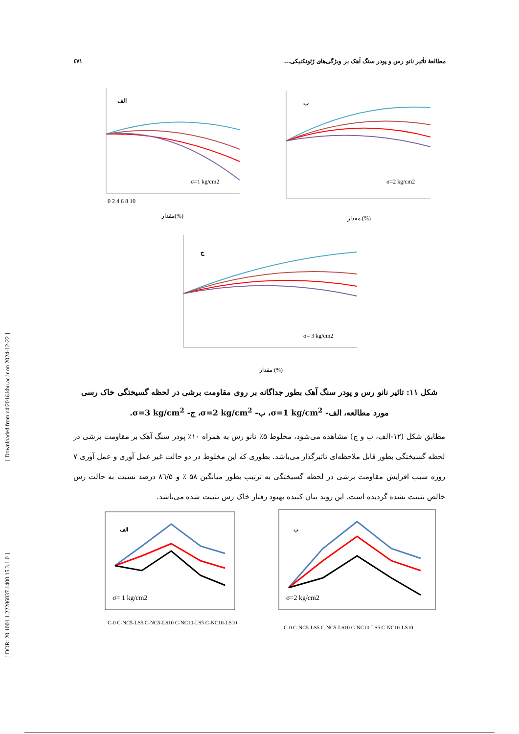٤٧١ مطالعهٔ تأثیر نانو رس و پودر سنگ آهک بر ویژگی‌های ژئوتکنیکی...
[ Downloaded from c4i2016.khu.ac.ir on 2024-12-22 ]
[ DOR: 20.1001.1.22286837.1400.15.3.1.0 ]
الف
σ=1 kg/cm2
0 2 4 6 8 10
مقدار(%)
ب
σ=2 kg/cm2
مقدار (%)
ج
σ= 3 kg/cm2
مقدار (%)
شکل ۱۱: تاثیر نانو رس و پودر سنگ آهک بطور جداگانه بر روی مقاومت برشی در لحظه گسیختگی خاک رسی مورد مطالعه، الف- σ=1 kg/cm<sup>2</sup>، ب- σ=2 kg/cm<sup>2</sup>، ج- σ=3 kg/cm<sup>2</sup>.
مطابق شکل (۱۲-الف، ب و ج) مشاهده می‌شود، مخلوط ۵٪ نانو رس به همراه ۱۰٪ پودر سنگ آهک بر مقاومت برشی در لحظه گسیختگی بطور قابل ملاحظه‌ای تاثیرگذار می‌باشد. بطوری که این مخلوط در دو حالت غیر عمل آوری و عمل آوری ۷ روزه سبب افزایش مقاومت برشی در لحظه گسیختگی به ترتیب بطور میانگین ۵۸ ٪ و ۸٦/۵ درصد نسبت به حالت رس خالص تثبیت نشده گردیده است. این روند بیان کننده بهبود رفتار خاک رس تثبیت شده می‌باشد.
الف
σ= 1 kg/cm2
C-0 C-NC5-LS5 C-NC5-LS10 C-NC10-LS5 C-NC10-LS10
ب
σ=2 kg/cm2
C-0 C-NC5-LS5 C-NC5-LS10 C-NC10-LS5 C-NC10-LS10